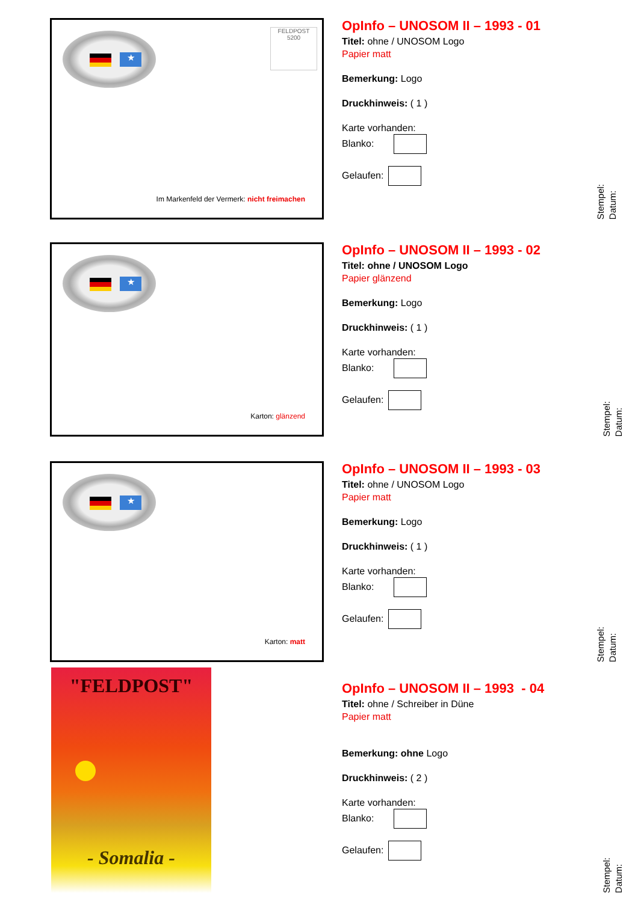★
FELDPOST
5200
Im Markenfeld der Vermerk: nicht freimachen
OpInfo – UNOSOM II – 1993 - 01
Titel: ohne / UNOSOM Logo
Papier matt
Bemerkung: Logo
Druckhinweis: ( 1 )
Karte vorhanden:
Blanko:
Gelaufen:
Stempel:
Datum:
★
Karton: glänzend
OpInfo – UNOSOM II – 1993 - 02
Titel: ohne / UNOSOM Logo
Papier glänzend
Bemerkung: Logo
Druckhinweis: ( 1 )
Karte vorhanden:
Blanko:
Gelaufen:
Stempel:
Datum:
★
Karton: matt
OpInfo – UNOSOM II – 1993 - 03
Titel: ohne / UNOSOM Logo
Papier matt
Bemerkung: Logo
Druckhinweis: ( 1 )
Karte vorhanden:
Blanko:
Gelaufen:
Stempel:
Datum:
"FELDPOST"
- Somalia -
OpInfo – UNOSOM II – 1993 - 04
Titel: ohne / Schreiber in Düne
Papier matt
Bemerkung: ohne Logo
Druckhinweis: ( 2 )
Karte vorhanden:
Blanko:
Gelaufen:
Stempel:
Datum: